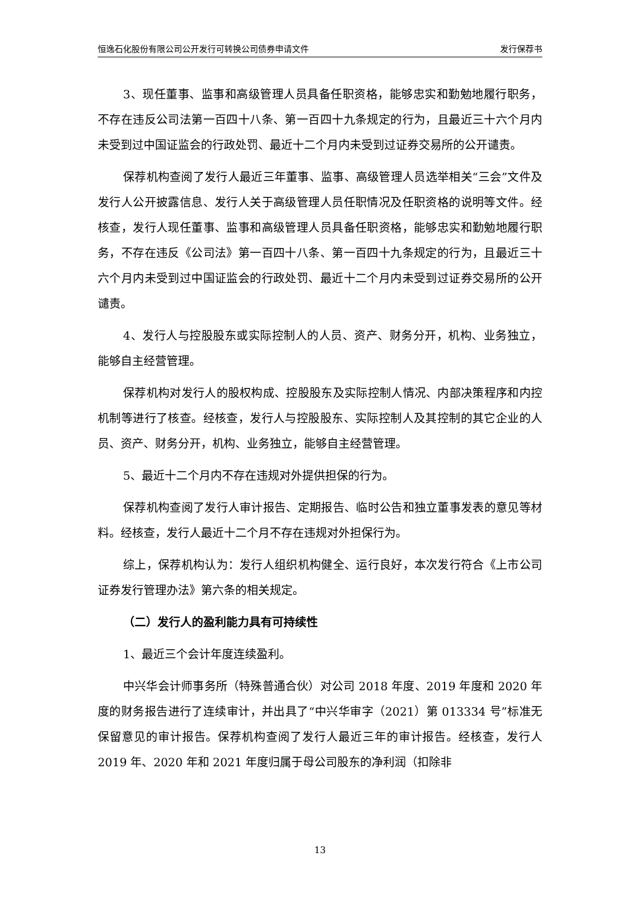恒逸石化股份有限公司公开发行可转换公司债券申请文件 发行保荐书
3、现任董事、监事和高级管理人员具备任职资格，能够忠实和勤勉地履行职务，不存在违反公司法第一百四十八条、第一百四十九条规定的行为，且最近三十六个月内未受到过中国证监会的行政处罚、最近十二个月内未受到过证券交易所的公开谴责。
保荐机构查阅了发行人最近三年董事、监事、高级管理人员选举相关“三会”文件及发行人公开披露信息、发行人关于高级管理人员任职情况及任职资格的说明等文件。经核查，发行人现任董事、监事和高级管理人员具备任职资格，能够忠实和勤勉地履行职务，不存在违反《公司法》第一百四十八条、第一百四十九条规定的行为，且最近三十六个月内未受到过中国证监会的行政处罚、最近十二个月内未受到过证券交易所的公开谴责。
4、发行人与控股股东或实际控制人的人员、资产、财务分开，机构、业务独立，能够自主经营管理。
保荐机构对发行人的股权构成、控股股东及实际控制人情况、内部决策程序和内控机制等进行了核查。经核查，发行人与控股股东、实际控制人及其控制的其它企业的人员、资产、财务分开，机构、业务独立，能够自主经营管理。
5、最近十二个月内不存在违规对外提供担保的行为。
保荐机构查阅了发行人审计报告、定期报告、临时公告和独立董事发表的意见等材料。经核查，发行人最近十二个月不存在违规对外担保行为。
综上，保荐机构认为：发行人组织机构健全、运行良好，本次发行符合《上市公司证券发行管理办法》第六条的相关规定。
（二）发行人的盈利能力具有可持续性
1、最近三个会计年度连续盈利。
中兴华会计师事务所（特殊普通合伙）对公司 2018 年度、2019 年度和 2020 年度的财务报告进行了连续审计，并出具了“中兴华审字（2021）第 013334 号”标准无保留意见的审计报告。保荐机构查阅了发行人最近三年的审计报告。经核查，发行人 2019 年、2020 年和 2021 年度归属于母公司股东的净利润（扣除非
13